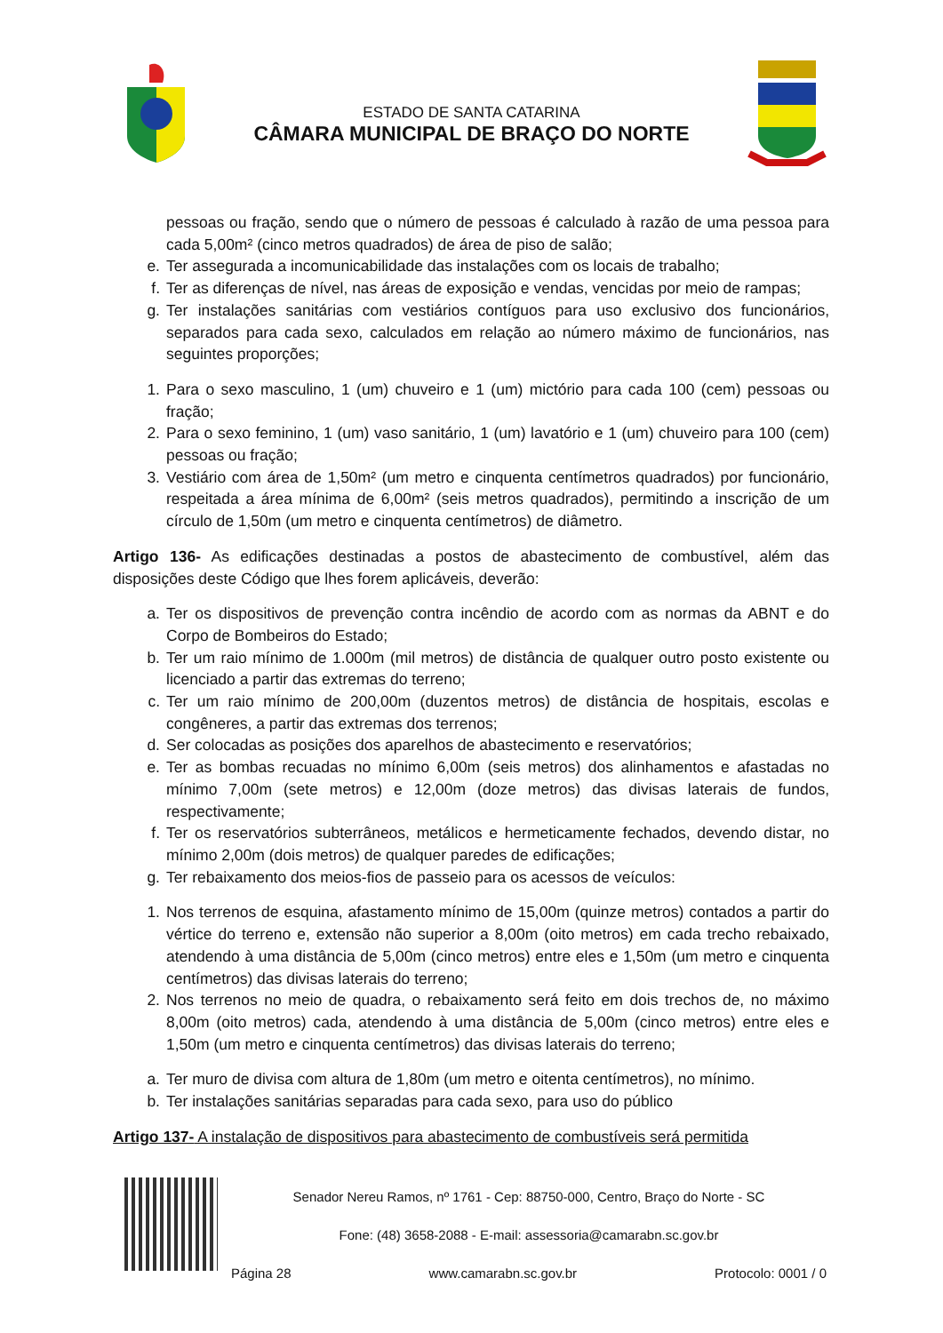ESTADO DE SANTA CATARINA
CÂMARA MUNICIPAL DE BRAÇO DO NORTE
pessoas ou fração, sendo que o número de pessoas é calculado à razão de uma pessoa para cada 5,00m² (cinco metros quadrados) de área de piso de salão;
e. Ter assegurada a incomunicabilidade das instalações com os locais de trabalho;
f. Ter as diferenças de nível, nas áreas de exposição e vendas, vencidas por meio de rampas;
g. Ter instalações sanitárias com vestiários contíguos para uso exclusivo dos funcionários, separados para cada sexo, calculados em relação ao número máximo de funcionários, nas seguintes proporções;
1. Para o sexo masculino, 1 (um) chuveiro e 1 (um) mictório para cada 100 (cem) pessoas ou fração;
2. Para o sexo feminino, 1 (um) vaso sanitário, 1 (um) lavatório e 1 (um) chuveiro para 100 (cem) pessoas ou fração;
3. Vestiário com área de 1,50m² (um metro e cinquenta centímetros quadrados) por funcionário, respeitada a área mínima de 6,00m² (seis metros quadrados), permitindo a inscrição de um círculo de 1,50m (um metro e cinquenta centímetros) de diâmetro.
Artigo 136- As edificações destinadas a postos de abastecimento de combustível, além das disposições deste Código que lhes forem aplicáveis, deverão:
a. Ter os dispositivos de prevenção contra incêndio de acordo com as normas da ABNT e do Corpo de Bombeiros do Estado;
b. Ter um raio mínimo de 1.000m (mil metros) de distância de qualquer outro posto existente ou licenciado a partir das extremas do terreno;
c. Ter um raio mínimo de 200,00m (duzentos metros) de distância de hospitais, escolas e congêneres, a partir das extremas dos terrenos;
d. Ser colocadas as posições dos aparelhos de abastecimento e reservatórios;
e. Ter as bombas recuadas no mínimo 6,00m (seis metros) dos alinhamentos e afastadas no mínimo 7,00m (sete metros) e 12,00m (doze metros) das divisas laterais de fundos, respectivamente;
f. Ter os reservatórios subterrâneos, metálicos e hermeticamente fechados, devendo distar, no mínimo 2,00m (dois metros) de qualquer paredes de edificações;
g. Ter rebaixamento dos meios-fios de passeio para os acessos de veículos:
1. Nos terrenos de esquina, afastamento mínimo de 15,00m (quinze metros) contados a partir do vértice do terreno e, extensão não superior a 8,00m (oito metros) em cada trecho rebaixado, atendendo à uma distância de 5,00m (cinco metros) entre eles e 1,50m (um metro e cinquenta centímetros) das divisas laterais do terreno;
2. Nos terrenos no meio de quadra, o rebaixamento será feito em dois trechos de, no máximo 8,00m (oito metros) cada, atendendo à uma distância de 5,00m (cinco metros) entre eles e 1,50m (um metro e cinquenta centímetros) das divisas laterais do terreno;
a. Ter muro de divisa com altura de 1,80m (um metro e oitenta centímetros), no mínimo.
b. Ter instalações sanitárias separadas para cada sexo, para uso do público
Artigo 137- A instalação de dispositivos para abastecimento de combustíveis será permitida
Senador Nereu Ramos, nº 1761 - Cep: 88750-000, Centro, Braço do Norte - SC
Fone: (48) 3658-2088 - E-mail: assessoria@camarabn.sc.gov.br
Página 28 www.camarabn.sc.gov.br Protocolo: 0001 / 0